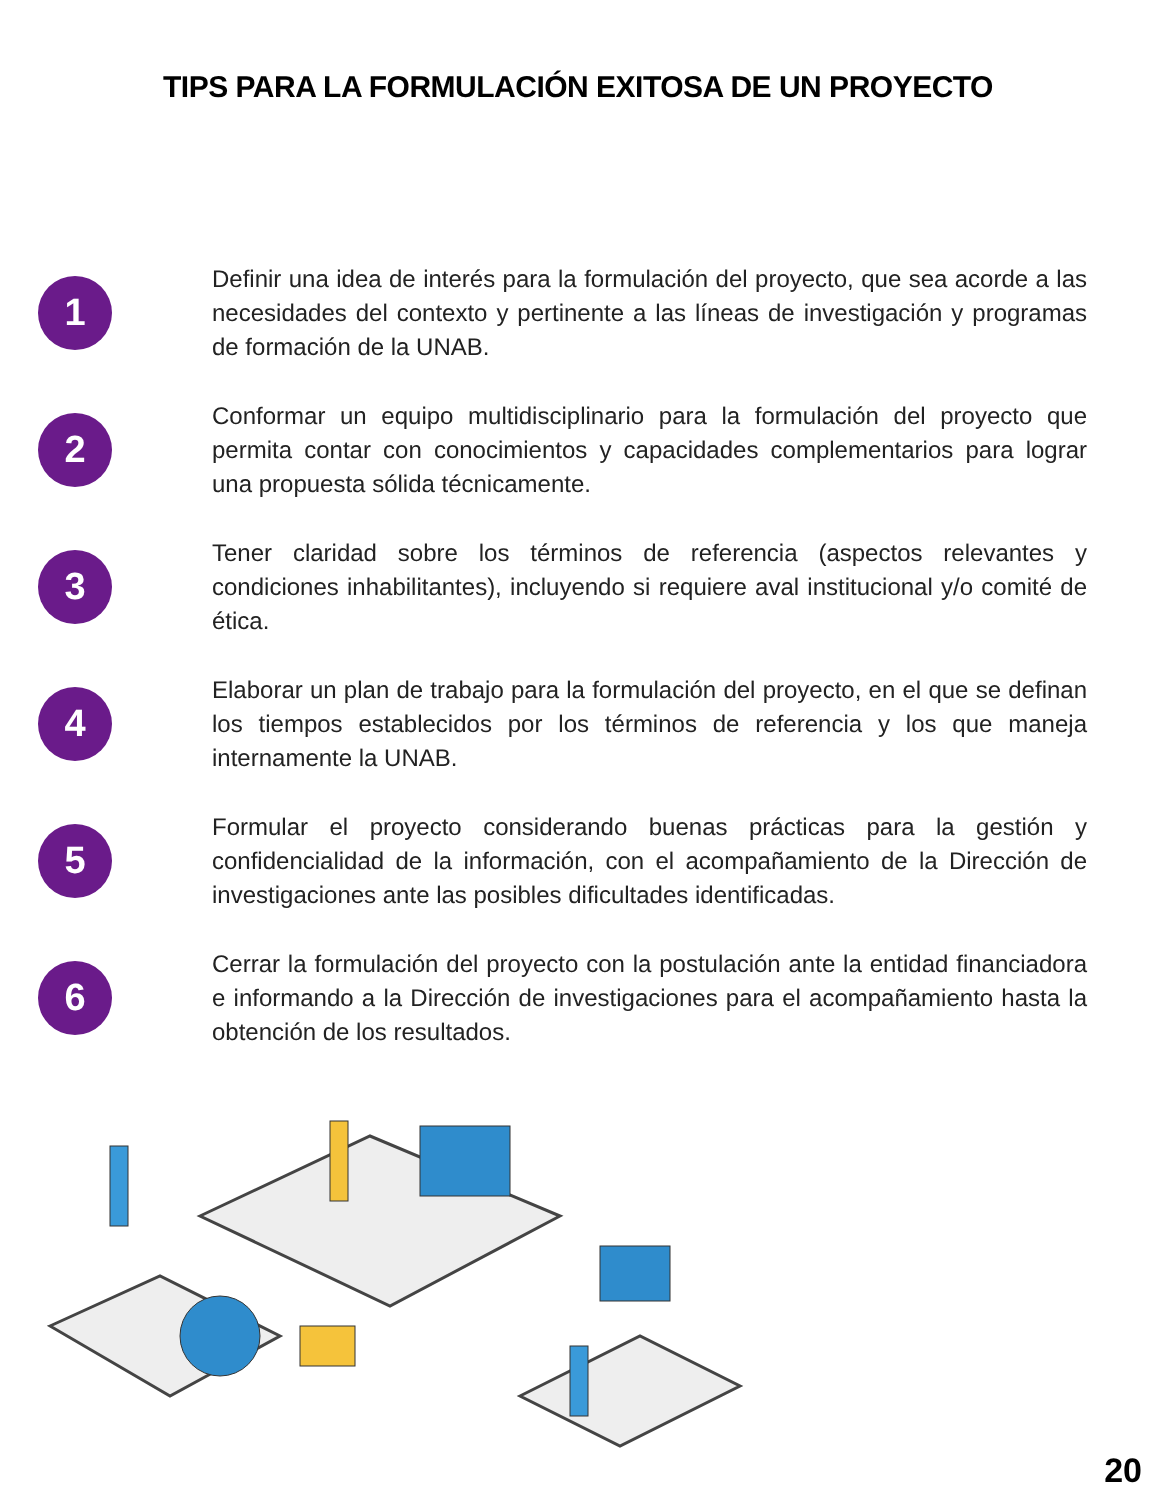TIPS PARA LA FORMULACIÓN EXITOSA DE UN PROYECTO
1
Definir una idea de interés para la formulación del proyecto, que sea acorde a las necesidades del contexto y pertinente a las líneas de investigación y programas de formación de la UNAB.
2
Conformar un equipo multidisciplinario para la formulación del proyecto que permita contar con conocimientos y capacidades complementarios para lograr una propuesta sólida técnicamente.
3
Tener claridad sobre los términos de referencia (aspectos relevantes y condiciones inhabilitantes), incluyendo si requiere aval institucional y/o comité de ética.
4
Elaborar un plan de trabajo para la formulación del proyecto, en el que se definan los tiempos establecidos por los términos de referencia y los que maneja internamente la UNAB.
5
Formular el proyecto considerando buenas prácticas para la gestión y confidencialidad de la información, con el acompañamiento de la Dirección de investigaciones ante las posibles dificultades identificadas.
6
Cerrar la formulación del proyecto con la postulación ante la entidad financiadora e informando a la Dirección de investigaciones para el acompañamiento hasta la obtención de los resultados.
20